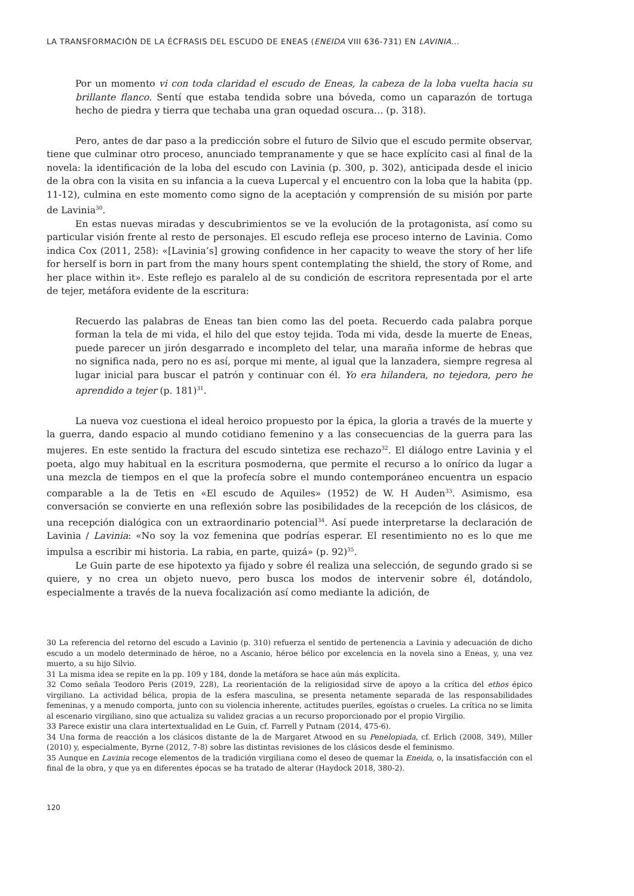LA TRANSFORMACIÓN DE LA ÉCFRASIS DEL ESCUDO DE ENEAS (ENEIDA VIII 636-731) EN LAVINIA...
Por un momento vi con toda claridad el escudo de Eneas, la cabeza de la loba vuelta hacia su brillante flanco. Sentí que estaba tendida sobre una bóveda, como un caparazón de tortuga hecho de piedra y tierra que techaba una gran oquedad oscura… (p. 318).
Pero, antes de dar paso a la predicción sobre el futuro de Silvio que el escudo permite observar, tiene que culminar otro proceso, anunciado tempranamente y que se hace explícito casi al final de la novela: la identificación de la loba del escudo con Lavinia (p. 300, p. 302), anticipada desde el inicio de la obra con la visita en su infancia a la cueva Lupercal y el encuentro con la loba que la habita (pp. 11-12), culmina en este momento como signo de la aceptación y comprensión de su misión por parte de Lavinia<sup>30</sup>.
En estas nuevas miradas y descubrimientos se ve la evolución de la protagonista, así como su particular visión frente al resto de personajes. El escudo refleja ese proceso interno de Lavinia. Como indica Cox (2011, 258): «[Lavinia’s] growing confidence in her capacity to weave the story of her life for herself is born in part from the many hours spent contemplating the shield, the story of Rome, and her place within it». Este reflejo es paralelo al de su condición de escritora representada por el arte de tejer, metáfora evidente de la escritura:
Recuerdo las palabras de Eneas tan bien como las del poeta. Recuerdo cada palabra porque forman la tela de mi vida, el hilo del que estoy tejida. Toda mi vida, desde la muerte de Eneas, puede parecer un jirón desgarrado e incompleto del telar, una maraña informe de hebras que no significa nada, pero no es así, porque mi mente, al igual que la lanzadera, siempre regresa al lugar inicial para buscar el patrón y continuar con él. Yo era hilandera, no tejedora, pero he aprendido a tejer (p. 181)<sup>31</sup>.
La nueva voz cuestiona el ideal heroico propuesto por la épica, la gloria a través de la muerte y la guerra, dando espacio al mundo cotidiano femenino y a las consecuencias de la guerra para las mujeres. En este sentido la fractura del escudo sintetiza ese rechazo<sup>32</sup>. El diálogo entre Lavinia y el poeta, algo muy habitual en la escritura posmoderna, que permite el recurso a lo onírico da lugar a una mezcla de tiempos en el que la profecía sobre el mundo contemporáneo encuentra un espacio comparable a la de Tetis en «El escudo de Aquiles» (1952) de W. H Auden<sup>33</sup>. Asimismo, esa conversación se convierte en una reflexión sobre las posibilidades de la recepción de los clásicos, de una recepción dialógica con un extraordinario potencial<sup>34</sup>. Así puede interpretarse la declaración de Lavinia / Lavinia: «No soy la voz femenina que podrías esperar. El resentimiento no es lo que me impulsa a escribir mi historia. La rabia, en parte, quizá» (p. 92)<sup>35</sup>.
Le Guin parte de ese hipotexto ya fijado y sobre él realiza una selección, de segundo grado si se quiere, y no crea un objeto nuevo, pero busca los modos de intervenir sobre él, dotándolo, especialmente a través de la nueva focalización así como mediante la adición, de
30 La referencia del retorno del escudo a Lavinio (p. 310) refuerza el sentido de pertenencia a Lavinia y adecuación de dicho escudo a un modelo determinado de héroe, no a Ascanio, héroe bélico por excelencia en la novela sino a Eneas, y, una vez muerto, a su hijo Silvio.
31 La misma idea se repite en la pp. 109 y 184, donde la metáfora se hace aún más explícita.
32 Como señala Teodoro Peris (2019, 228), La reorientación de la religiosidad sirve de apoyo a la crítica del ethos épico virgiliano. La actividad bélica, propia de la esfera masculina, se presenta netamente separada de las responsabilidades femeninas, y a menudo comporta, junto con su violencia inherente, actitudes pueriles, egoístas o crueles. La crítica no se limita al escenario virgiliano, sino que actualiza su validez gracias a un recurso proporcionado por el propio Virgilio.
33 Parece existir una clara intertextualidad en Le Guin, cf. Farrell y Putnam (2014, 475-6).
34 Una forma de reacción a los clásicos distante de la de Margaret Atwood en su Penelopiada, cf. Erlich (2008, 349), Miller (2010) y, especialmente, Byrne (2012, 7-8) sobre las distintas revisiones de los clásicos desde el feminismo.
35 Aunque en Lavinia recoge elementos de la tradición virgiliana como el deseo de quemar la Eneida, o, la insatisfacción con el final de la obra, y que ya en diferentes épocas se ha tratado de alterar (Haydock 2018, 380-2).
120